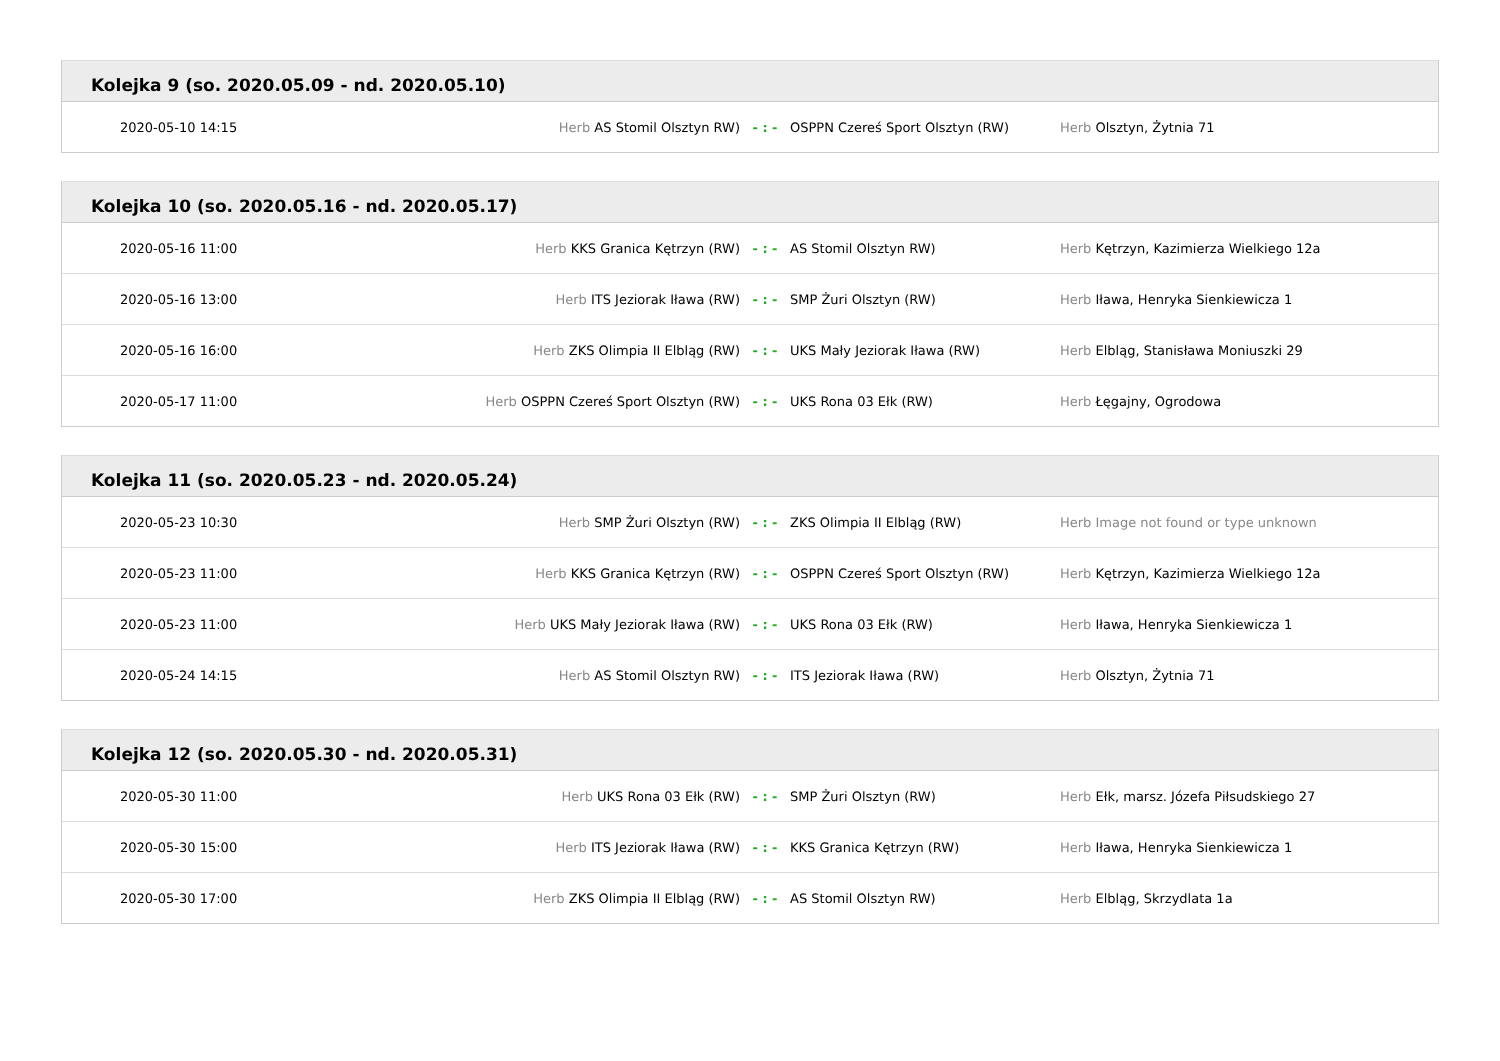Kolejka 9 (so. 2020.05.09 - nd. 2020.05.10)
| 2020-05-10 14:15 | Herb AS Stomil Olsztyn RW) | - : - | OSPPN Czereś Sport Olsztyn (RW) | Herb Olsztyn, Żytnia 71 |
Kolejka 10 (so. 2020.05.16 - nd. 2020.05.17)
| 2020-05-16 11:00 | Herb KKS Granica Kętrzyn (RW) | - : - | AS Stomil Olsztyn RW) | Herb Kętrzyn, Kazimierza Wielkiego 12a |
| 2020-05-16 13:00 | Herb ITS Jeziorak Iława (RW) | - : - | SMP Żuri Olsztyn (RW) | Herb Iława, Henryka Sienkiewicza 1 |
| 2020-05-16 16:00 | Herb ZKS Olimpia II Elbląg (RW) | - : - | UKS Mały Jeziorak Iława (RW) | Herb Elbląg, Stanisława Moniuszki 29 |
| 2020-05-17 11:00 | Herb OSPPN Czereś Sport Olsztyn (RW) | - : - | UKS Rona 03 Ełk (RW) | Herb Łęgajny, Ogrodowa |
Kolejka 11 (so. 2020.05.23 - nd. 2020.05.24)
| 2020-05-23 10:30 | Herb SMP Żuri Olsztyn (RW) | - : - | ZKS Olimpia II Elbląg (RW) | Herb Image not found or type unknown |
| 2020-05-23 11:00 | Herb KKS Granica Kętrzyn (RW) | - : - | OSPPN Czereś Sport Olsztyn (RW) | Herb Kętrzyn, Kazimierza Wielkiego 12a |
| 2020-05-23 11:00 | Herb UKS Mały Jeziorak Iława (RW) | - : - | UKS Rona 03 Ełk (RW) | Herb Iława, Henryka Sienkiewicza 1 |
| 2020-05-24 14:15 | Herb AS Stomil Olsztyn RW) | - : - | ITS Jeziorak Iława (RW) | Herb Olsztyn, Żytnia 71 |
Kolejka 12 (so. 2020.05.30 - nd. 2020.05.31)
| 2020-05-30 11:00 | Herb UKS Rona 03 Ełk (RW) | - : - | SMP Żuri Olsztyn (RW) | Herb Ełk, marsz. Józefa Piłsudskiego 27 |
| 2020-05-30 15:00 | Herb ITS Jeziorak Iława (RW) | - : - | KKS Granica Kętrzyn (RW) | Herb Iława, Henryka Sienkiewicza 1 |
| 2020-05-30 17:00 | Herb ZKS Olimpia II Elbląg (RW) | - : - | AS Stomil Olsztyn RW) | Herb Elbląg, Skrzydlata 1a |